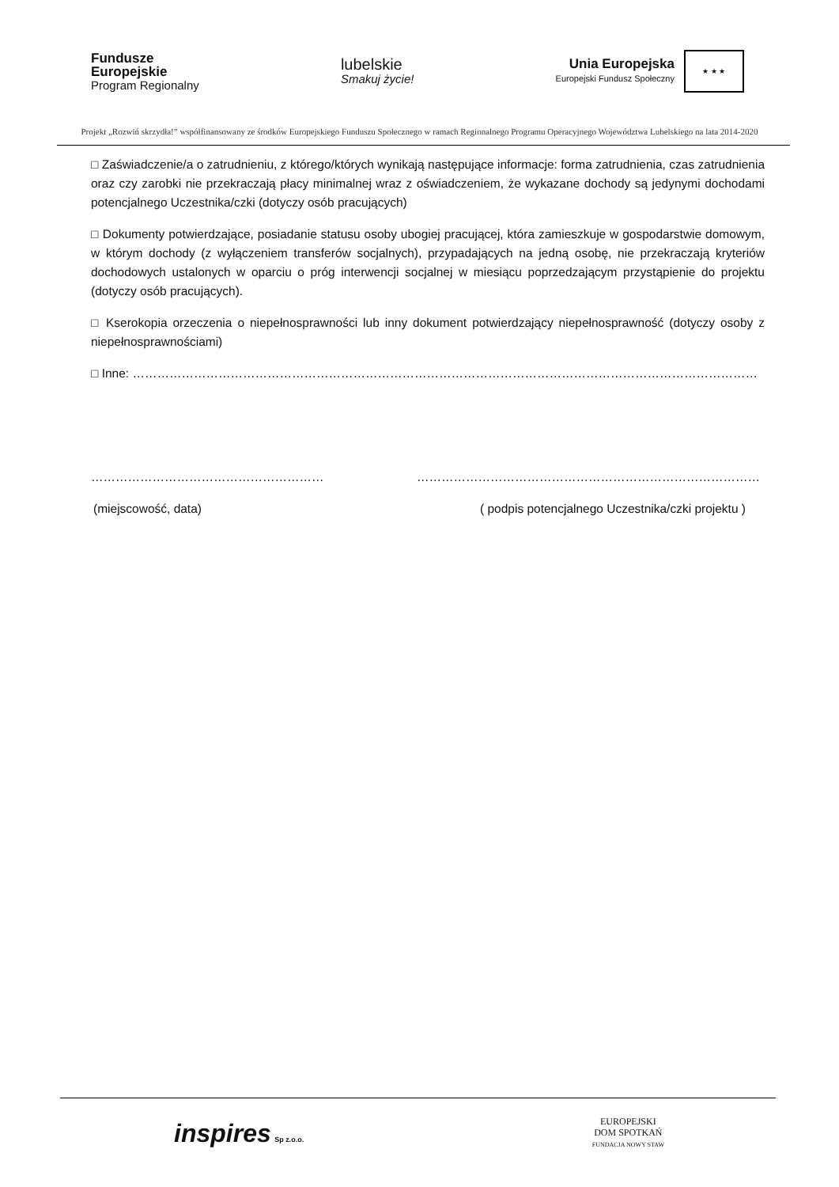Fundusze
Europejskie
Program Regionalny
lubelskie
Smakuj życie!
Unia Europejska
Europejski Fundusz Społeczny
★ ★ ★
Projekt „Rozwiń skrzydła!” współfinansowany ze środków Europejskiego Funduszu Społecznego w ramach Regionalnego Programu Operacyjnego Województwa Lubelskiego na lata 2014-2020
□ Zaświadczenie/a o zatrudnieniu, z którego/których wynikają następujące informacje: forma zatrudnienia, czas zatrudnienia oraz czy zarobki nie przekraczają płacy minimalnej wraz z oświadczeniem, że wykazane dochody są jedynymi dochodami potencjalnego Uczestnika/czki (dotyczy osób pracujących)
□ Dokumenty potwierdzające, posiadanie statusu osoby ubogiej pracującej, która zamieszkuje w gospodarstwie domowym, w którym dochody (z wyłączeniem transferów socjalnych), przypadających na jedną osobę, nie przekraczają kryteriów dochodowych ustalonych w oparciu o próg interwencji socjalnej w miesiącu poprzedzającym przystąpienie do projektu (dotyczy osób pracujących).
□ Kserokopia orzeczenia o niepełnosprawności lub inny dokument potwierdzający niepełnosprawność (dotyczy osoby z niepełnosprawnościami)
□ Inne: ………………………………………………………………………………………………………………………………………
………………………………………………… …………………………………………………………………………
(miejscowość, data) ( podpis potencjalnego Uczestnika/czki projektu )
inspires Sp z.o.o.
EUROPEJSKI
DOM SPOTKAŃ
FUNDACJA NOWY STAW